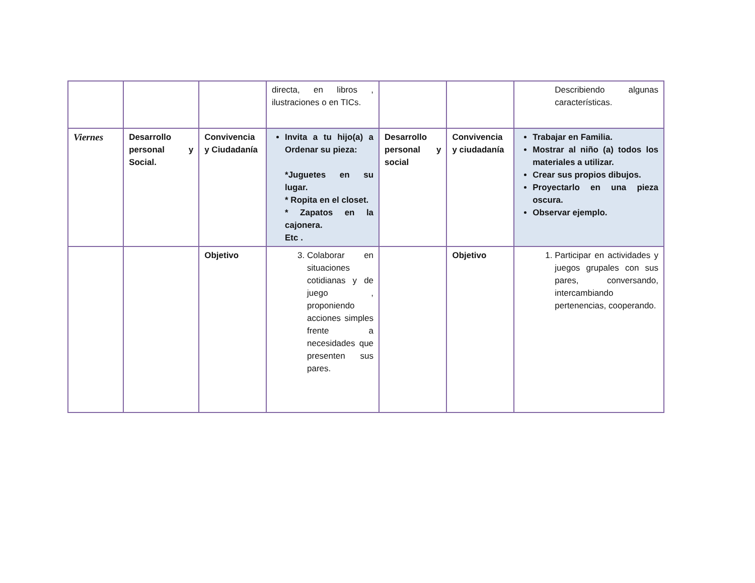| | | | directa, en libros , ilustraciones o en TICs. | | | Describiendo algunas características. |
| Viernes | Desarrollo personal y Social. | Convivencia y Ciudadanía | Invita a tu hijo(a) a Ordenar su pieza: *Juguetes en su lugar. * Ropita en el closet. * Zapatos en la cajonera. Etc . | Desarrollo personal y social | Convivencia y ciudadanía | Trabajar en Familia. Mostrar al niño (a) todos los materiales a utilizar. Crear sus propios dibujos. Proyectarlo en una pieza oscura. Observar ejemplo. |
| | | Objetivo | 3. Colaborar en situaciones cotidianas y de juego , proponiendo acciones simples frente a necesidades que presenten sus pares. | | Objetivo | 1. Participar en actividades y juegos grupales con sus pares, conversando, intercambiando pertenencias, cooperando. |